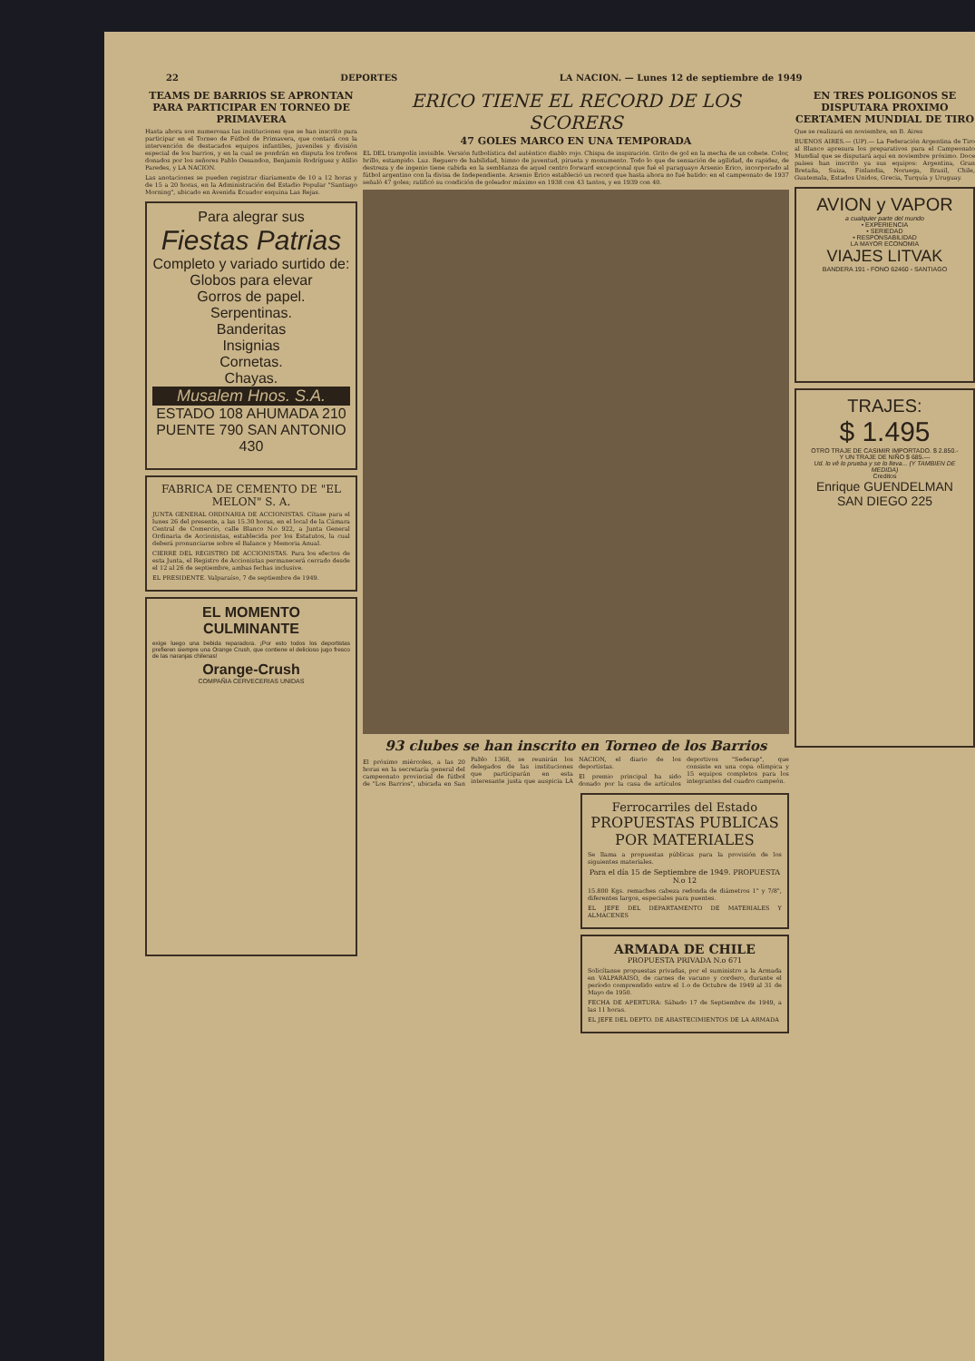22 DEPORTES LA NACION. — Lunes 12 de septiembre de 1949
TEAMS DE BARRIOS SE APRONTAN PARA PARTICIPAR EN TORNEO DE PRIMAVERA
Hasta ahora son numerosas las instituciones que se han inscrito para participar en el Torneo de Fútbol de Primavera, que contará con la intervención de destacados equipos infantiles, juveniles y división especial de los barrios, y en la cual se pondrán en disputa los trofeos donados por los señores Pablo Oesandon, Benjamín Rodríguez y Atilio Paredes, y LA NACION.
Las anotaciones se pueden registrar diariamente de 10 a 12 horas y de 15 a 20 horas, en la Administración del Estadio Popular "Santiago Morning", ubicado en Avenida Ecuador esquina Las Rejas.
Para alegrar sus
Fiestas Patrias
Completo y variado surtido de:
Globos para elevar
Gorros de papel.
Serpentinas.
Banderitas
Insignias
Cornetas.
Chayas.
Musalem Hnos. S.A.
ESTADO 108 AHUMADA 210
PUENTE 790 SAN ANTONIO 430
FABRICA DE CEMENTO DE "EL MELON" S. A.
JUNTA GENERAL ORDINARIA DE ACCIONISTAS. Cítase para el lunes 26 del presente, a las 15.30 horas, en el local de la Cámara Central de Comercio, calle Blanco N.o 922, a Junta General Ordinaria de Accionistas, establecida por los Estatutos, la cual deberá pronunciarse sobre el Balance y Memoria Anual.
CIERRE DEL REGISTRO DE ACCIONISTAS. Para los efectos de esta Junta, el Registro de Accionistas permanecerá cerrado desde el 12 al 26 de septiembre, ambas fechas inclusive.
EL PRESIDENTE. Valparaíso, 7 de septiembre de 1949.
EL MOMENTO CULMINANTE
exige luego una bebida reparadora. ¡Por esto todos los deportistas prefieren siempre una Orange Crush, que contiene el delicioso jugo fresco de las naranjas chilenas!
Orange-Crush
COMPAÑIA CERVECERIAS UNIDAS
ERICO TIENE EL RECORD DE LOS SCORERS
47 GOLES MARCO EN UNA TEMPORADA
EL DEL trampolín invisible. Versión futbolística del auténtico diablo rojo. Chispa de inspiración. Grito de gol en la mecha de un cohete. Color, brillo, estampido. Luz. Reguero de habilidad, himno de juventud, pirueta y monumento. Todo lo que de sensación de agilidad, de rapidez, de destreza y de ingenio tiene cabida en la semblanza de aquel centro forward excepcional que fué el paraguayo Arsenio Erico, incorporado al fútbol argentino con la divisa de Independiente. Arsenio Erico estableció un record que hasta ahora no fué batido: en el campeonato de 1937 señaló 47 goles; ratificó su condición de goleador máximo en 1938 con 43 tantos, y en 1939 con 40.
93 clubes se han inscrito en Torneo de los Barrios
El próximo miércoles, a las 20 horas en la secretaría general del campeonato provincial de fútbol de "Los Barrios", ubicada en San Pablo 1368, se reunirán los delegados de las instituciones que participarán en esta interesante justa que auspicia LA NACION, el diario de los deportistas.
El premio principal ha sido donado por la casa de artículos deportivos "Sederap", que consiste en una copa olímpica y 15 equipos completos para los integrantes del cuadro campeón.
Ferrocarriles del Estado
PROPUESTAS PUBLICAS POR MATERIALES
Se llama a propuestas públicas para la provisión de los siguientes materiales.
Para el día 15 de Septiembre de 1949. PROPUESTA N.o 12
15.800 Kgs. remaches cabeza redonda de diámetros 1" y 7/8", diferentes largos, especiales para puentes.
EL JEFE DEL DEPARTAMENTO DE MATERIALES Y ALMACENES
ARMADA DE CHILE
PROPUESTA PRIVADA N.o 671
Solicítanse propuestas privadas, por el suministro a la Armada en VALPARAISO, de carnes de vacuno y cordero, durante el período comprendido entre el 1.o de Octubre de 1949 al 31 de Mayo de 1950.
FECHA DE APERTURA: Sábado 17 de Septiembre de 1949, a las 11 horas.
EL JEFE DEL DEPTO. DE ABASTECIMIENTOS DE LA ARMADA
EN TRES POLIGONOS SE DISPUTARA PROXIMO CERTAMEN MUNDIAL DE TIRO
Que se realizará en noviembre, en B. Aires
BUENOS AIRES.— (UP).— La Federación Argentina de Tiro al Blanco apresura los preparativos para el Campeonato Mundial que se disputará aquí en noviembre próximo. Doce países han inscrito ya sus equipos: Argentina, Gran Bretaña, Suiza, Finlandia, Noruega, Brasil, Chile, Guatemala, Estados Unidos, Grecia, Turquía y Uruguay.
AVION y VAPOR
a cualquier parte del mundo
• EXPERIENCIA
• SERIEDAD
• RESPONSABILIDAD
LA MAYOR ECONOMIA
VIAJES LITVAK
BANDERA 191 - FONO 62460 - SANTIAGO
TRAJES:
$ 1.495
OTRO TRAJE DE CASIMIR IMPORTADO. $ 2.850.-
Y UN TRAJE DE NIÑO $ 685.—
Ud. lo vé lo prueba y se lo lleva... (Y TAMBIEN DE MEDIDA)
Creditos
Enrique GUENDELMAN
SAN DIEGO 225